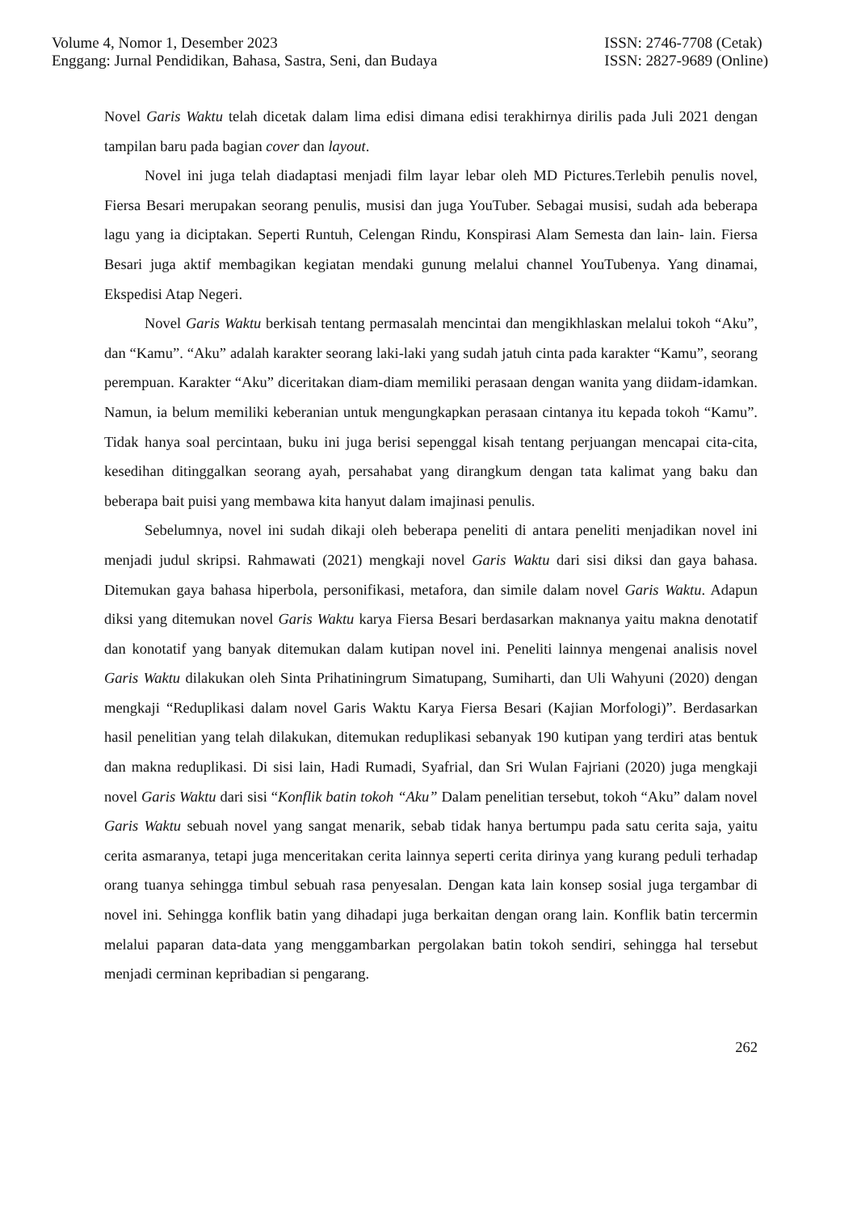Volume 4, Nomor 1, Desember 2023
Enggang: Jurnal Pendidikan, Bahasa, Sastra, Seni, dan Budaya
ISSN: 2746-7708 (Cetak)
ISSN: 2827-9689 (Online)
Novel Garis Waktu telah dicetak dalam lima edisi dimana edisi terakhirnya dirilis pada Juli 2021 dengan tampilan baru pada bagian cover dan layout.
Novel ini juga telah diadaptasi menjadi film layar lebar oleh MD Pictures.Terlebih penulis novel, Fiersa Besari merupakan seorang penulis, musisi dan juga YouTuber. Sebagai musisi, sudah ada beberapa lagu yang ia diciptakan. Seperti Runtuh, Celengan Rindu, Konspirasi Alam Semesta dan lain- lain. Fiersa Besari juga aktif membagikan kegiatan mendaki gunung melalui channel YouTubenya. Yang dinamai, Ekspedisi Atap Negeri.
Novel Garis Waktu berkisah tentang permasalah mencintai dan mengikhlaskan melalui tokoh “Aku”, dan “Kamu”. “Aku” adalah karakter seorang laki-laki yang sudah jatuh cinta pada karakter “Kamu”, seorang perempuan. Karakter “Aku” diceritakan diam-diam memiliki perasaan dengan wanita yang diidam-idamkan. Namun, ia belum memiliki keberanian untuk mengungkapkan perasaan cintanya itu kepada tokoh “Kamu”. Tidak hanya soal percintaan, buku ini juga berisi sepenggal kisah tentang perjuangan mencapai cita-cita, kesedihan ditinggalkan seorang ayah, persahabat yang dirangkum dengan tata kalimat yang baku dan beberapa bait puisi yang membawa kita hanyut dalam imajinasi penulis.
Sebelumnya, novel ini sudah dikaji oleh beberapa peneliti di antara peneliti menjadikan novel ini menjadi judul skripsi. Rahmawati (2021) mengkaji novel Garis Waktu dari sisi diksi dan gaya bahasa. Ditemukan gaya bahasa hiperbola, personifikasi, metafora, dan simile dalam novel Garis Waktu. Adapun diksi yang ditemukan novel Garis Waktu karya Fiersa Besari berdasarkan maknanya yaitu makna denotatif dan konotatif yang banyak ditemukan dalam kutipan novel ini. Peneliti lainnya mengenai analisis novel Garis Waktu dilakukan oleh Sinta Prihatiningrum Simatupang, Sumiharti, dan Uli Wahyuni (2020) dengan mengkaji “Reduplikasi dalam novel Garis Waktu Karya Fiersa Besari (Kajian Morfologi)”. Berdasarkan hasil penelitian yang telah dilakukan, ditemukan reduplikasi sebanyak 190 kutipan yang terdiri atas bentuk dan makna reduplikasi. Di sisi lain, Hadi Rumadi, Syafrial, dan Sri Wulan Fajriani (2020) juga mengkaji novel Garis Waktu dari sisi “Konflik batin tokoh “Aku” Dalam penelitian tersebut, tokoh “Aku” dalam novel Garis Waktu sebuah novel yang sangat menarik, sebab tidak hanya bertumpu pada satu cerita saja, yaitu cerita asmaranya, tetapi juga menceritakan cerita lainnya seperti cerita dirinya yang kurang peduli terhadap orang tuanya sehingga timbul sebuah rasa penyesalan. Dengan kata lain konsep sosial juga tergambar di novel ini. Sehingga konflik batin yang dihadapi juga berkaitan dengan orang lain. Konflik batin tercermin melalui paparan data-data yang menggambarkan pergolakan batin tokoh sendiri, sehingga hal tersebut menjadi cerminan kepribadian si pengarang.
262